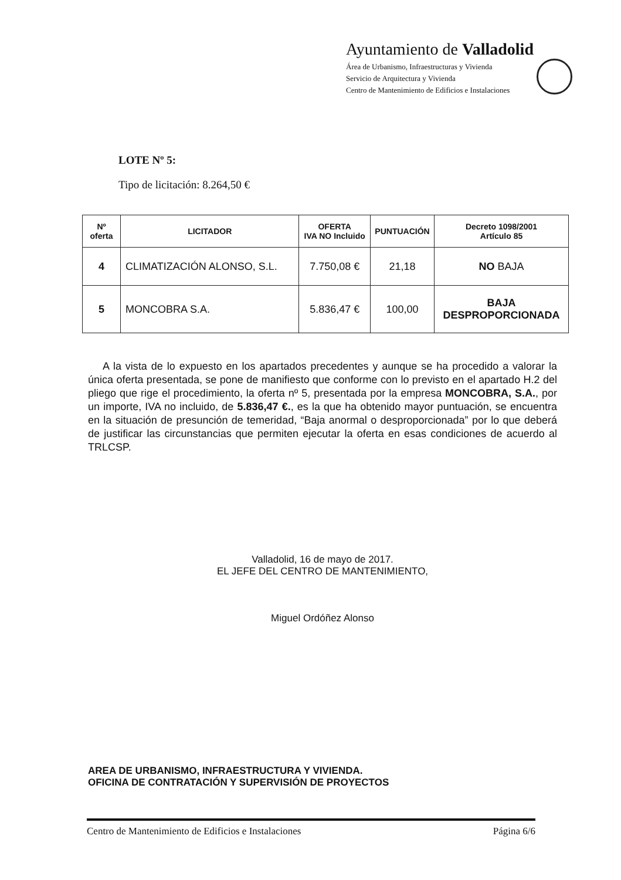Ayuntamiento de Valladolid
Área de Urbanismo, Infraestructuras y Vivienda
Servicio de Arquitectura y Vivienda
Centro de Mantenimiento de Edificios e Instalaciones
LOTE Nº 5:
Tipo de licitación: 8.264,50 €
| Nº oferta | LICITADOR | OFERTA IVA NO Incluido | PUNTUACIÓN | Decreto 1098/2001 Artículo 85 |
| --- | --- | --- | --- | --- |
| 4 | CLIMATIZACIÓN ALONSO, S.L. | 7.750,08 € | 21,18 | NO BAJA |
| 5 | MONCOBRA S.A. | 5.836,47 € | 100,00 | BAJA DESPROPORCIONADA |
A la vista de lo expuesto en los apartados precedentes y aunque se ha procedido a valorar la única oferta presentada, se pone de manifiesto que conforme con lo previsto en el apartado H.2 del pliego que rige el procedimiento, la oferta nº 5, presentada por la empresa MONCOBRA, S.A., por un importe, IVA no incluido, de 5.836,47 €., es la que ha obtenido mayor puntuación, se encuentra en la situación de presunción de temeridad, “Baja anormal o desproporcionada” por lo que deberá de justificar las circunstancias que permiten ejecutar la oferta en esas condiciones de acuerdo al TRLCSP.
Valladolid, 16 de mayo de 2017.
EL JEFE DEL CENTRO DE MANTENIMIENTO,
Miguel Ordóñez Alonso
AREA DE URBANISMO, INFRAESTRUCTURA Y VIVIENDA.
OFICINA DE CONTRATACIÓN Y SUPERVISIÓN DE PROYECTOS
Centro de Mantenimiento de Edificios e Instalaciones Página 6/6